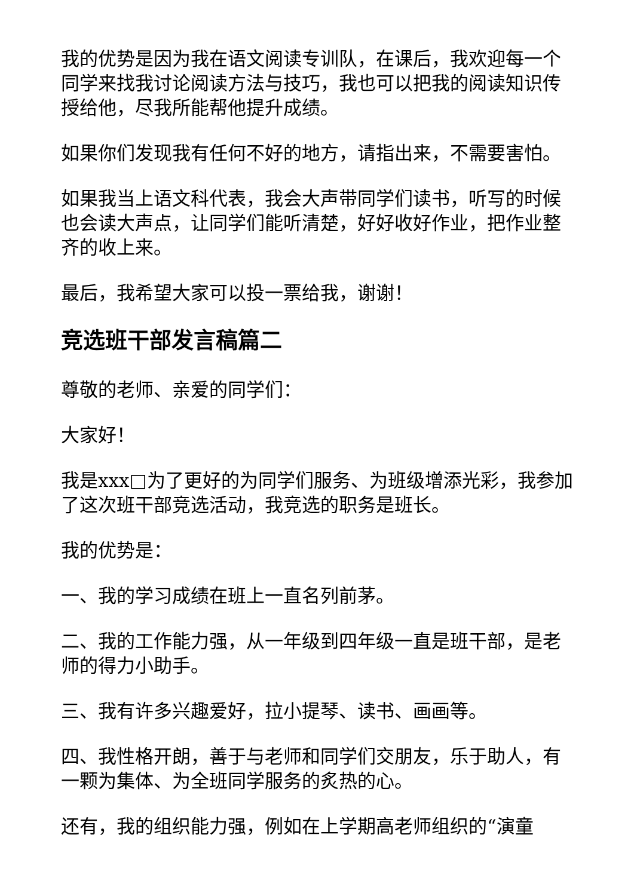我的优势是因为我在语文阅读专训队，在课后，我欢迎每一个同学来找我讨论阅读方法与技巧，我也可以把我的阅读知识传授给他，尽我所能帮他提升成绩。
如果你们发现我有任何不好的地方，请指出来，不需要害怕。
如果我当上语文科代表，我会大声带同学们读书，听写的时候也会读大声点，让同学们能听清楚，好好收好作业，把作业整齐的收上来。
最后，我希望大家可以投一票给我，谢谢！
竞选班干部发言稿篇二
尊敬的老师、亲爱的同学们：
大家好！
我是xxx□为了更好的为同学们服务、为班级增添光彩，我参加了这次班干部竞选活动，我竞选的职务是班长。
我的优势是：
一、我的学习成绩在班上一直名列前茅。
二、我的工作能力强，从一年级到四年级一直是班干部，是老师的得力小助手。
三、我有许多兴趣爱好，拉小提琴、读书、画画等。
四、我性格开朗，善于与老师和同学们交朋友，乐于助人，有一颗为集体、为全班同学服务的炙热的心。
还有，我的组织能力强，例如在上学期高老师组织的“演童